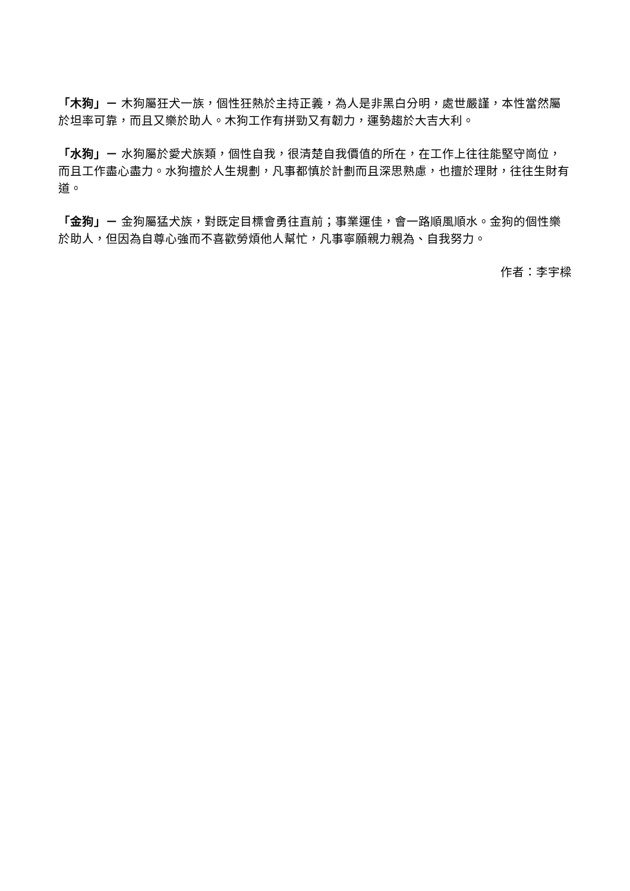「木狗」－ 木狗屬狂犬一族，個性狂熱於主持正義，為人是非黑白分明，處世嚴謹，本性當然屬於坦率可靠，而且又樂於助人。木狗工作有拼勁又有韌力，運勢趨於大吉大利。
「水狗」－ 水狗屬於愛犬族類，個性自我，很清楚自我價值的所在，在工作上往往能堅守崗位，而且工作盡心盡力。水狗擅於人生規劃，凡事都慎於計劃而且深思熟慮，也擅於理財，往往生財有道。
「金狗」－ 金狗屬猛犬族，對既定目標會勇往直前；事業運佳，會一路順風順水。金狗的個性樂於助人，但因為自尊心強而不喜歡勞煩他人幫忙，凡事寧願親力親為、自我努力。
作者：李宇樑